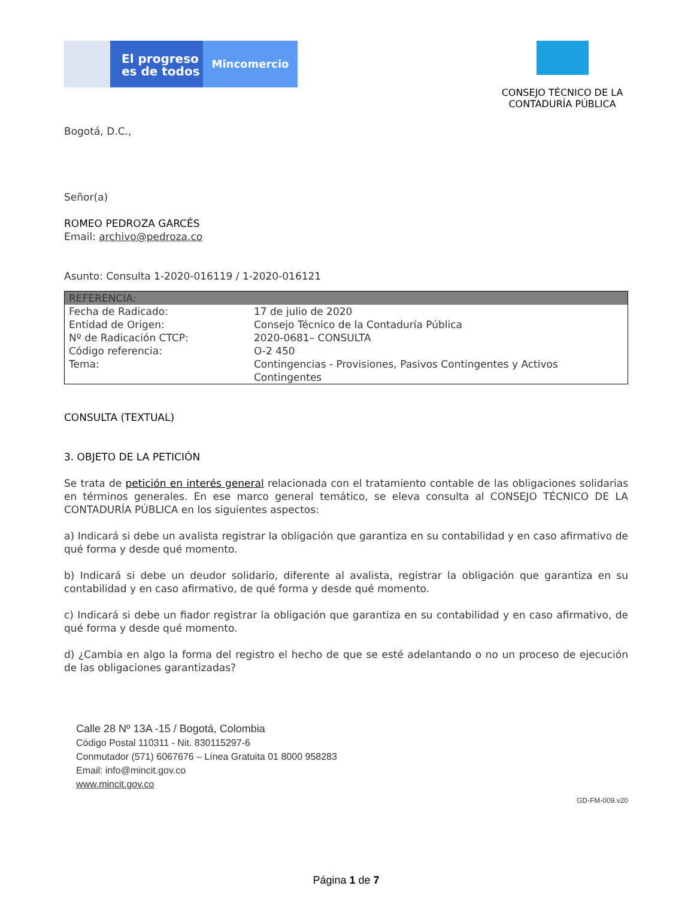El progreso
es de todos
Mincomercio
CONSEJO TÉCNICO DE LA CONTADURÍA PÚBLICA
Bogotá, D.C.,
Señor(a)
ROMEO PEDROZA GARCÉS
Email: archivo@pedroza.co
Asunto: Consulta 1-2020-016119 / 1-2020-016121
| REFERENCIA: | |
| --- | --- |
| Fecha de Radicado: | 17 de julio de 2020 |
| Entidad de Origen: | Consejo Técnico de la Contaduría Pública |
| Nº de Radicación CTCP: | 2020-0681– CONSULTA |
| Código referencia: | O-2 450 |
| Tema: | Contingencias - Provisiones, Pasivos Contingentes y Activos Contingentes |
CONSULTA (TEXTUAL)
3. OBJETO DE LA PETICIÓN
Se trata de petición en interés general relacionada con el tratamiento contable de las obligaciones solidarias en términos generales. En ese marco general temático, se eleva consulta al CONSEJO TÉCNICO DE LA CONTADURÍA PÚBLICA en los siguientes aspectos:
a) Indicará si debe un avalista registrar la obligación que garantiza en su contabilidad y en caso afirmativo de qué forma y desde qué momento.
b) Indicará si debe un deudor solidario, diferente al avalista, registrar la obligación que garantiza en su contabilidad y en caso afirmativo, de qué forma y desde qué momento.
c) Indicará si debe un fiador registrar la obligación que garantiza en su contabilidad y en caso afirmativo, de qué forma y desde qué momento.
d) ¿Cambia en algo la forma del registro el hecho de que se esté adelantando o no un proceso de ejecución de las obligaciones garantizadas?
Calle 28 Nº 13A -15 / Bogotá, Colombia
Código Postal 110311 - Nit. 830115297-6
Conmutador (571) 6067676 – Línea Gratuita 01 8000 958283
Email: info@mincit.gov.co
www.mincit.gov.co
GD-FM-009.v20
Página 1 de 7